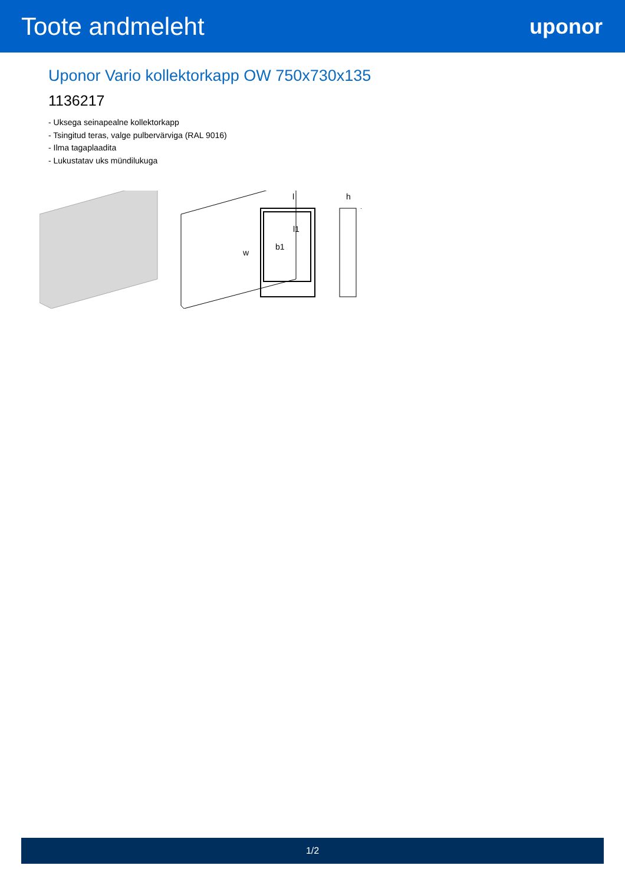Toote andmeleht
uponor
Uponor Vario kollektorkapp OW 750x730x135
1136217
- Uksega seinapealne kollektorkapp
- Tsingitud teras, valge pulbervärviga (RAL 9016)
- Ilma tagaplaadita
- Lukustatav uks mündilukuga
l
l1
w
b1
h
1/2